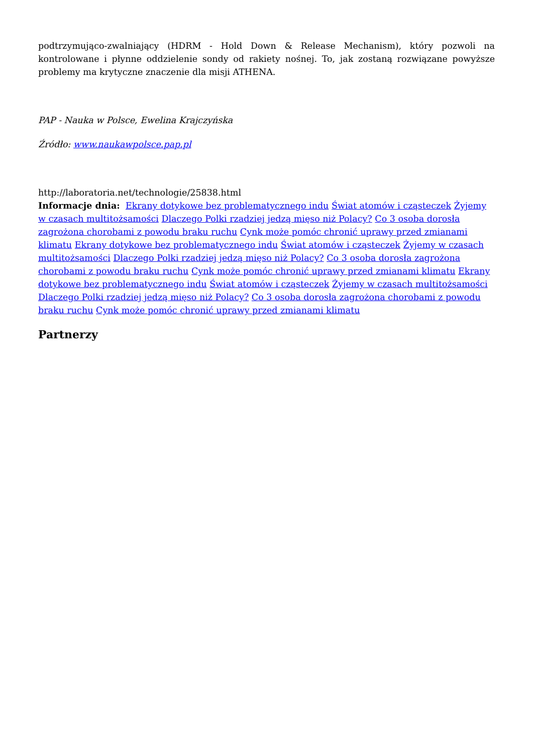podtrzymująco-zwalniający (HDRM - Hold Down & Release Mechanism), który pozwoli na kontrolowane i płynne oddzielenie sondy od rakiety nośnej. To, jak zostaną rozwiązane powyższe problemy ma krytyczne znaczenie dla misji ATHENA.
PAP - Nauka w Polsce, Ewelina Krajczyńska
Źródło: www.naukawpolsce.pap.pl
http://laboratoria.net/technologie/25838.html
Informacje dnia: Ekrany dotykowe bez problematycznego indu Świat atomów i cząsteczek Żyjemy w czasach multitożsamości Dlaczego Polki rzadziej jedzą mięso niż Polacy? Co 3 osoba dorosła zagrożona chorobami z powodu braku ruchu Cynk może pomóc chronić uprawy przed zmianami klimatu Ekrany dotykowe bez problematycznego indu Świat atomów i cząsteczek Żyjemy w czasach multitożsamości Dlaczego Polki rzadziej jedzą mięso niż Polacy? Co 3 osoba dorosła zagrożona chorobami z powodu braku ruchu Cynk może pomóc chronić uprawy przed zmianami klimatu Ekrany dotykowe bez problematycznego indu Świat atomów i cząsteczek Żyjemy w czasach multitożsamości Dlaczego Polki rzadziej jedzą mięso niż Polacy? Co 3 osoba dorosła zagrożona chorobami z powodu braku ruchu Cynk może pomóc chronić uprawy przed zmianami klimatu
Partnerzy